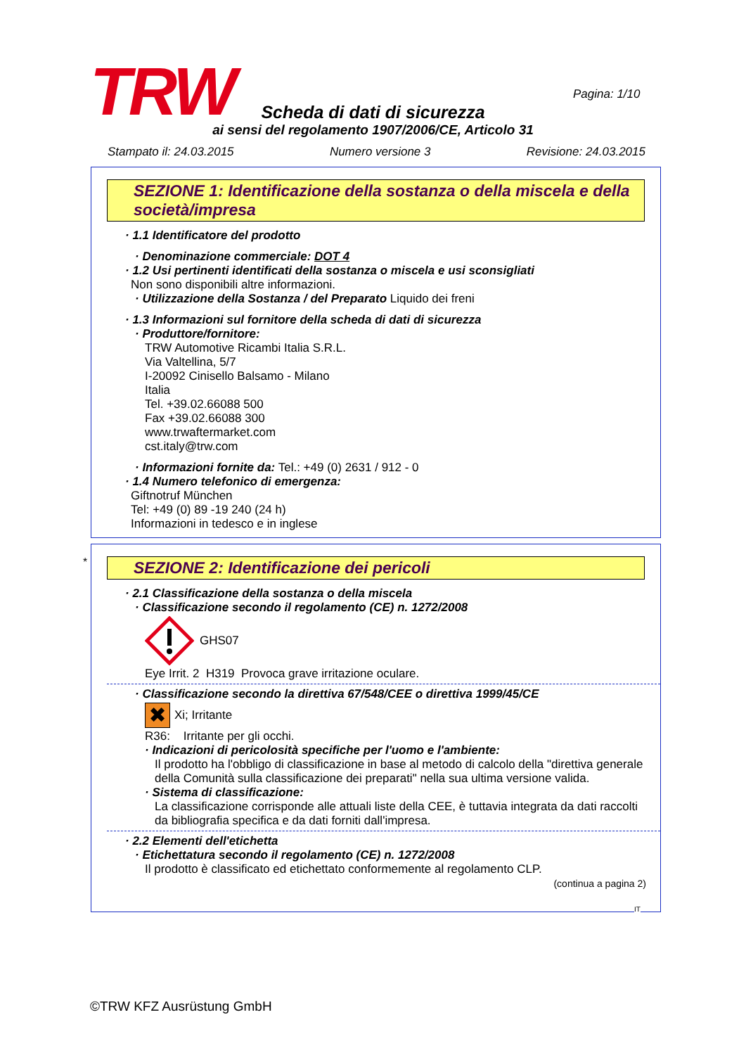TRW Pagina: 1/10
Scheda di dati di sicurezza
ai sensi del regolamento 1907/2006/CE, Articolo 31
Stampato il: 24.03.2015 Numero versione 3 Revisione: 24.03.2015
SEZIONE 1: Identificazione della sostanza o della miscela e della società/impresa
· 1.1 Identificatore del prodotto
· Denominazione commerciale: DOT 4
· 1.2 Usi pertinenti identificati della sostanza o miscela e usi sconsigliati
Non sono disponibili altre informazioni.
· Utilizzazione della Sostanza / del Preparato Liquido dei freni
· 1.3 Informazioni sul fornitore della scheda di dati di sicurezza
· Produttore/fornitore:
TRW Automotive Ricambi Italia S.R.L.
Via Valtellina, 5/7
I-20092 Cinisello Balsamo - Milano
Italia
Tel. +39.02.66088 500
Fax +39.02.66088 300
www.trwaftermarket.com
cst.italy@trw.com
· Informazioni fornite da: Tel.: +49 (0) 2631 / 912 - 0
· 1.4 Numero telefonico di emergenza:
Giftnotruf München
Tel: +49 (0) 89 -19 240 (24 h)
Informazioni in tedesco e in inglese
*
SEZIONE 2: Identificazione dei pericoli
· 2.1 Classificazione della sostanza o della miscela
· Classificazione secondo il regolamento (CE) n. 1272/2008
GHS07
Eye Irrit. 2 H319 Provoca grave irritazione oculare.
· Classificazione secondo la direttiva 67/548/CEE o direttiva 1999/45/CE
✖ Xi; Irritante
R36: Irritante per gli occhi.
· Indicazioni di pericolosità specifiche per l'uomo e l'ambiente:
Il prodotto ha l'obbligo di classificazione in base al metodo di calcolo della "direttiva generale della Comunità sulla classificazione dei preparati" nella sua ultima versione valida.
· Sistema di classificazione:
La classificazione corrisponde alle attuali liste della CEE, è tuttavia integrata da dati raccolti da bibliografia specifica e da dati forniti dall'impresa.
· 2.2 Elementi dell'etichetta
· Etichettatura secondo il regolamento (CE) n. 1272/2008
Il prodotto è classificato ed etichettato conformemente al regolamento CLP.
(continua a pagina 2)
IT
©TRW KFZ Ausrüstung GmbH